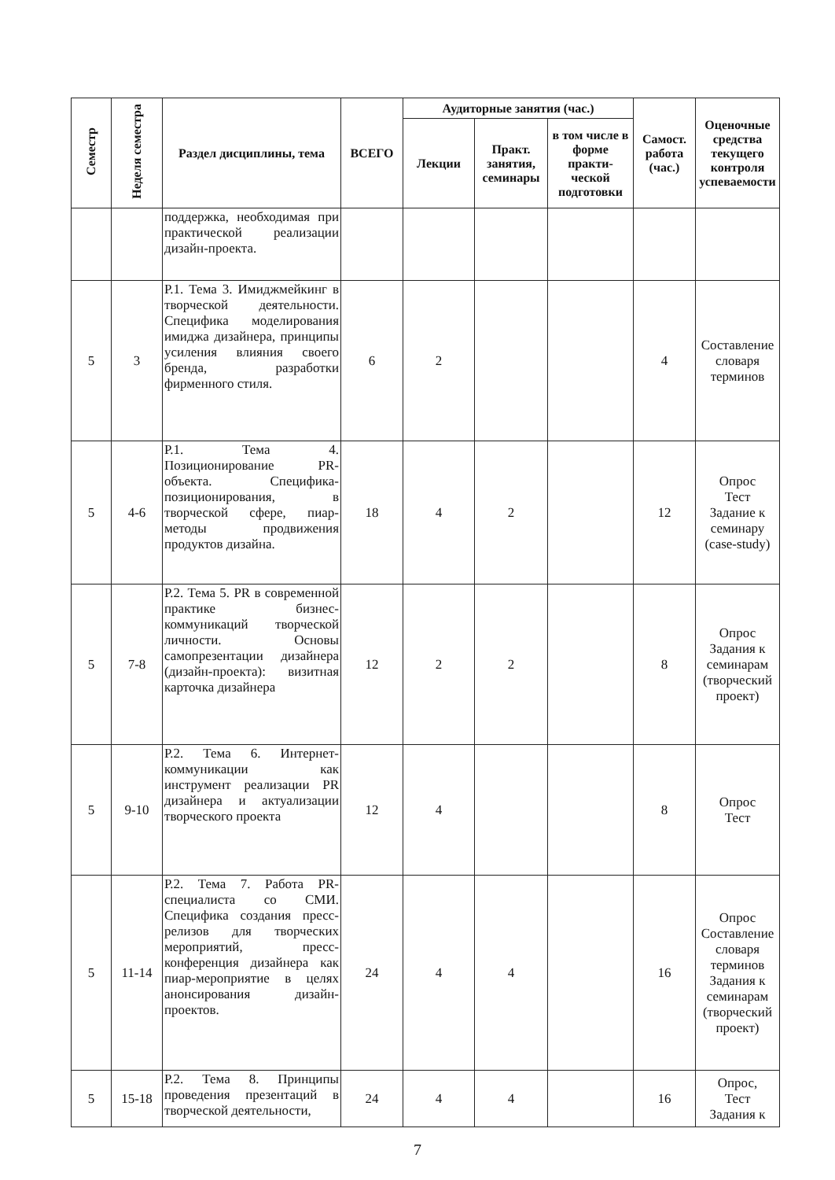| Семестр | Неделя семестра | Раздел дисциплины, тема | ВСЕГО | Аудиторные занятия (час.) | | | Самост. работа (час.) | Оценочные средства текущего контроля успеваемости |
| --- | --- | --- | --- | --- | --- | --- | --- | --- |
| | | | | Лекции | Практ. занятия, семинары | в том числе в форме практи-ческой подготовки | | |
| | | поддержка, необходимая при практической реализации дизайн-проекта. | | | | | | |
| 5 | 3 | Р.1. Тема 3. Имиджмейкинг в творческой деятельности. Специфика моделирования имиджа дизайнера, принципы усиления влияния своего бренда, разработки фирменного стиля. | 6 | 2 | | | 4 | Составление словаря терминов |
| 5 | 4-6 | Р.1. Тема 4. Позиционирование PR-объекта. Специфика-позиционирования, в творческой сфере, пиар-методы продвижения продуктов дизайна. | 18 | 4 | 2 | | 12 | Опрос Тест Задание к семинару (case-study) |
| 5 | 7-8 | Р.2. Тема 5. PR в современной практике бизнес-коммуникаций творческой личности. Основы самопрезентации дизайнера (дизайн-проекта): визитная карточка дизайнера | 12 | 2 | 2 | | 8 | Опрос Задания к семинарам (творческий проект) |
| 5 | 9-10 | Р.2. Тема 6. Интернет-коммуникации как инструмент реализации PR дизайнера и актуализации творческого проекта | 12 | 4 | | | 8 | Опрос Тест |
| 5 | 11-14 | Р.2. Тема 7. Работа PR-специалиста со СМИ. Специфика создания пресс-релизов для творческих мероприятий, пресс-конференция дизайнера как пиар-мероприятие в целях анонсирования дизайн-проектов. | 24 | 4 | 4 | | 16 | Опрос Составление словаря терминов Задания к семинарам (творческий проект) |
| 5 | 15-18 | Р.2. Тема 8. Принципы проведения презентаций в творческой деятельности, | 24 | 4 | 4 | | 16 | Опрос, Тест Задания к |
7